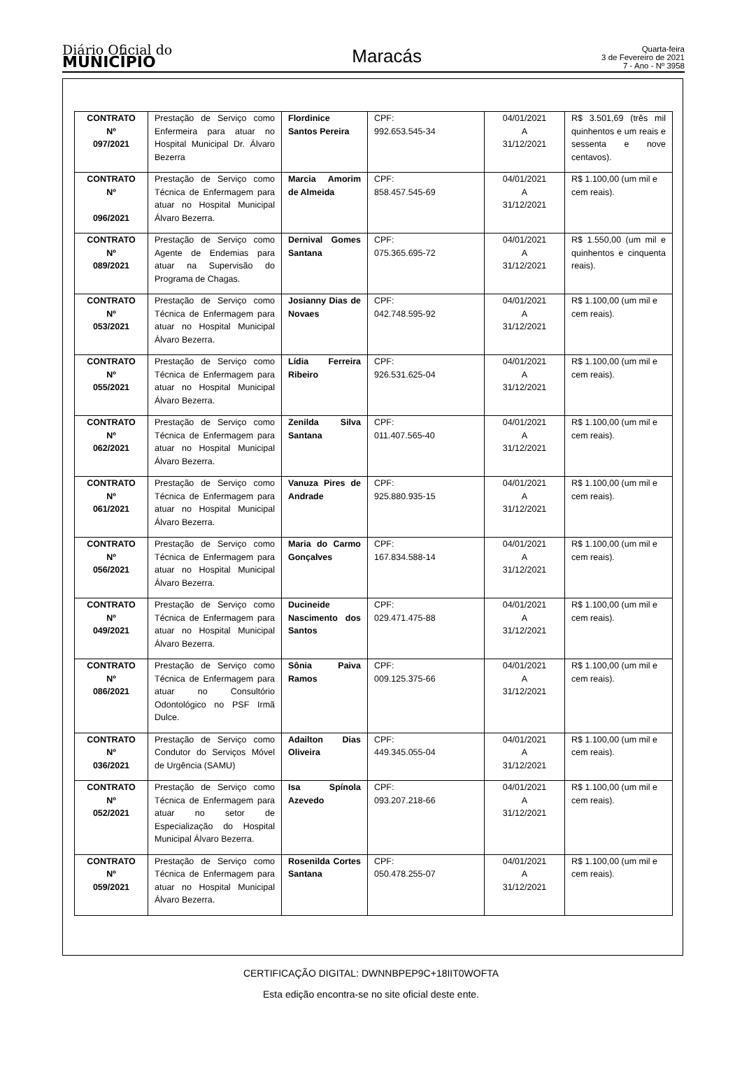Diário Oficial do
MUNICÍPIO
Maracás
Quarta-feira
3 de Fevereiro de 2021
7 - Ano - Nº 3958
| CONTRATO Nº 097/2021 | Prestação de Serviço como Enfermeira para atuar no Hospital Municipal Dr. Álvaro Bezerra | Flordinice Santos Pereira | CPF: 992.653.545-34 | 04/01/2021 A 31/12/2021 | R$ 3.501,69 (três mil quinhentos e um reais e sessenta e nove centavos). |
| CONTRATO Nº 096/2021 | Prestação de Serviço como Técnica de Enfermagem para atuar no Hospital Municipal Álvaro Bezerra. | Marcia Amorim de Almeida | CPF: 858.457.545-69 | 04/01/2021 A 31/12/2021 | R$ 1.100,00 (um mil e cem reais). |
| CONTRATO Nº 089/2021 | Prestação de Serviço como Agente de Endemias para atuar na Supervisão do Programa de Chagas. | Dernival Gomes Santana | CPF: 075.365.695-72 | 04/01/2021 A 31/12/2021 | R$ 1.550,00 (um mil e quinhentos e cinquenta reais). |
| CONTRATO Nº 053/2021 | Prestação de Serviço como Técnica de Enfermagem para atuar no Hospital Municipal Álvaro Bezerra. | Josianny Dias de Novaes | CPF: 042.748.595-92 | 04/01/2021 A 31/12/2021 | R$ 1.100,00 (um mil e cem reais). |
| CONTRATO Nº 055/2021 | Prestação de Serviço como Técnica de Enfermagem para atuar no Hospital Municipal Álvaro Bezerra. | Lídia Ferreira Ribeiro | CPF: 926.531.625-04 | 04/01/2021 A 31/12/2021 | R$ 1.100,00 (um mil e cem reais). |
| CONTRATO Nº 062/2021 | Prestação de Serviço como Técnica de Enfermagem para atuar no Hospital Municipal Álvaro Bezerra. | Zenilda Silva Santana | CPF: 011.407.565-40 | 04/01/2021 A 31/12/2021 | R$ 1.100,00 (um mil e cem reais). |
| CONTRATO Nº 061/2021 | Prestação de Serviço como Técnica de Enfermagem para atuar no Hospital Municipal Álvaro Bezerra. | Vanuza Pires de Andrade | CPF: 925.880.935-15 | 04/01/2021 A 31/12/2021 | R$ 1.100,00 (um mil e cem reais). |
| CONTRATO Nº 056/2021 | Prestação de Serviço como Técnica de Enfermagem para atuar no Hospital Municipal Álvaro Bezerra. | Maria do Carmo Gonçalves | CPF: 167.834.588-14 | 04/01/2021 A 31/12/2021 | R$ 1.100,00 (um mil e cem reais). |
| CONTRATO Nº 049/2021 | Prestação de Serviço como Técnica de Enfermagem para atuar no Hospital Municipal Álvaro Bezerra. | Ducineide Nascimento dos Santos | CPF: 029.471.475-88 | 04/01/2021 A 31/12/2021 | R$ 1.100,00 (um mil e cem reais). |
| CONTRATO Nº 086/2021 | Prestação de Serviço como Técnica de Enfermagem para atuar no Consultório Odontológico no PSF Irmã Dulce. | Sônia Paiva Ramos | CPF: 009.125.375-66 | 04/01/2021 A 31/12/2021 | R$ 1.100,00 (um mil e cem reais). |
| CONTRATO Nº 036/2021 | Prestação de Serviço como Condutor do Serviços Móvel de Urgência (SAMU) | Adailton Dias Oliveira | CPF: 449.345.055-04 | 04/01/2021 A 31/12/2021 | R$ 1.100,00 (um mil e cem reais). |
| CONTRATO Nº 052/2021 | Prestação de Serviço como Técnica de Enfermagem para atuar no setor de Especialização do Hospital Municipal Álvaro Bezerra. | Isa Spínola Azevedo | CPF: 093.207.218-66 | 04/01/2021 A 31/12/2021 | R$ 1.100,00 (um mil e cem reais). |
| CONTRATO Nº 059/2021 | Prestação de Serviço como Técnica de Enfermagem para atuar no Hospital Municipal Álvaro Bezerra. | Rosenilda Cortes Santana | CPF: 050.478.255-07 | 04/01/2021 A 31/12/2021 | R$ 1.100,00 (um mil e cem reais). |
CERTIFICAÇÃO DIGITAL: DWNNBPEP9C+18IIT0WOFTA
Esta edição encontra-se no site oficial deste ente.